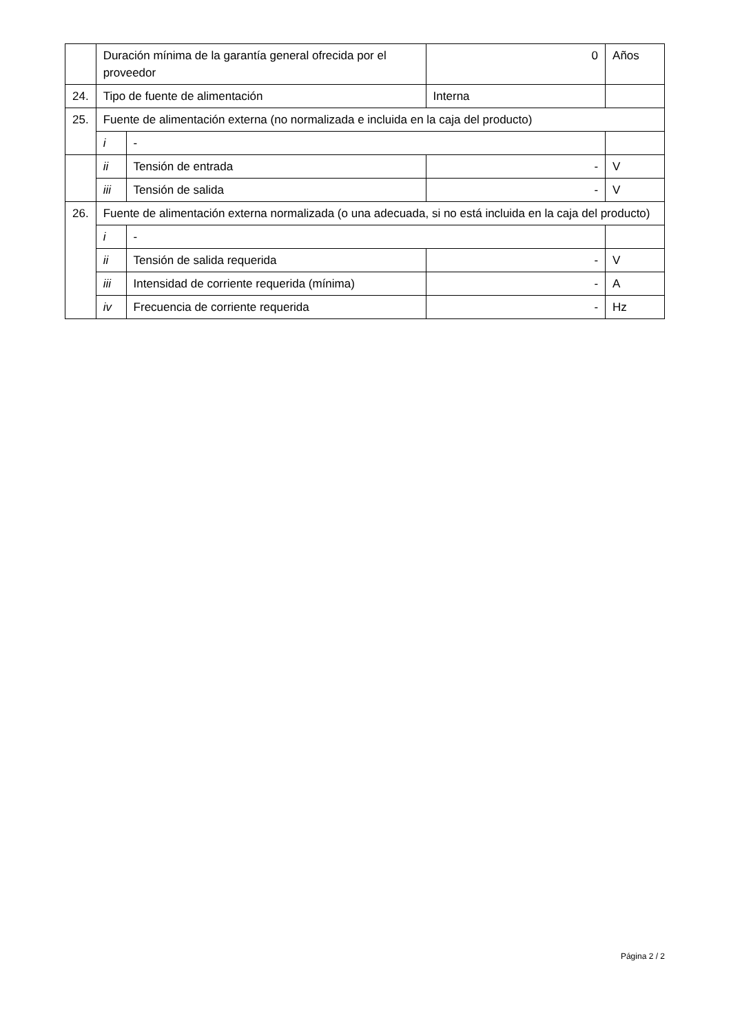| | Duración mínima de la garantía general ofrecida por el proveedor | | 0 | Años |
| 24. | Tipo de fuente de alimentación | | Interna | |
| 25. | Fuente de alimentación externa (no normalizada e incluida en la caja del producto) | | | |
| | i | - | | |
| | ii | Tensión de entrada | - | V |
| | iii | Tensión de salida | - | V |
| 26. | Fuente de alimentación externa normalizada (o una adecuada, si no está incluida en la caja del producto) | | | |
| | i | - | | |
| | ii | Tensión de salida requerida | - | V |
| | iii | Intensidad de corriente requerida (mínima) | - | A |
| | iv | Frecuencia de corriente requerida | - | Hz |
Página 2 / 2